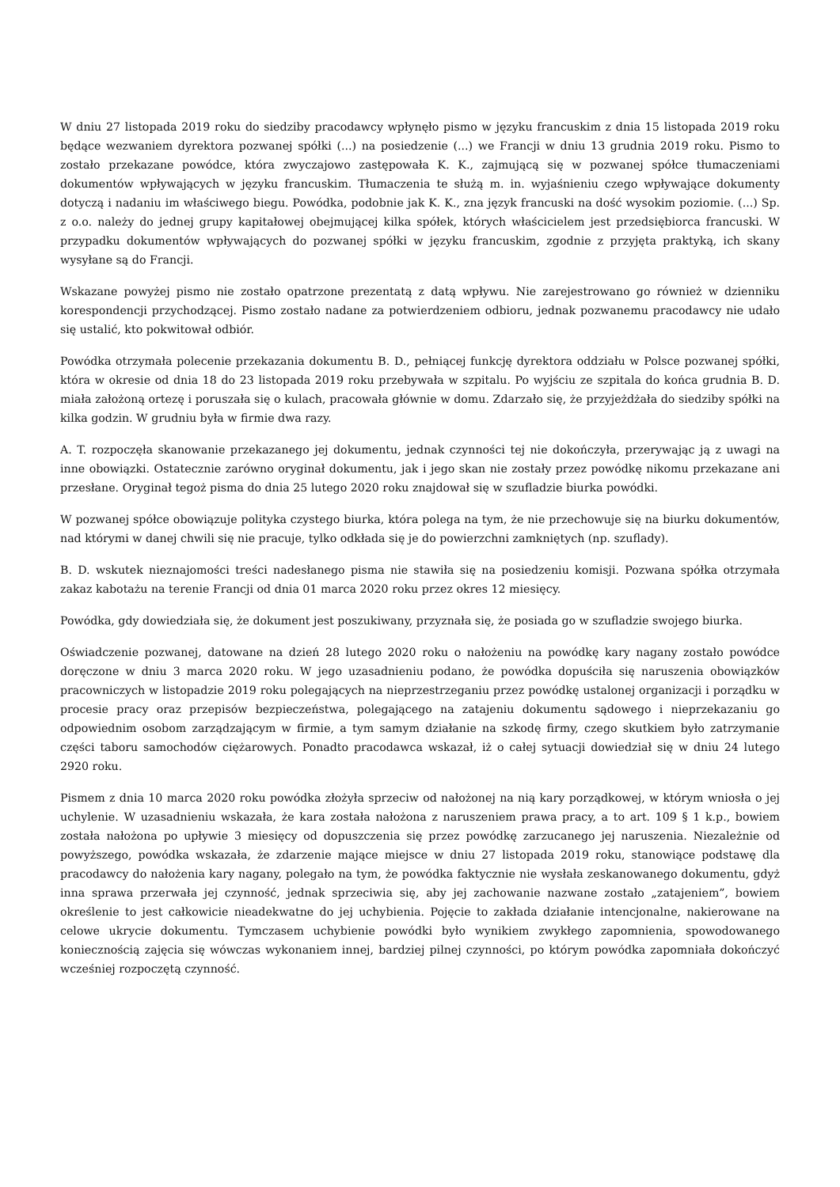W dniu 27 listopada 2019 roku do siedziby pracodawcy wpłynęło pismo w języku francuskim z dnia 15 listopada 2019 roku będące wezwaniem dyrektora pozwanej spółki (...) na posiedzenie (...) we Francji w dniu 13 grudnia 2019 roku. Pismo to zostało przekazane powódce, która zwyczajowo zastępowała K. K., zajmującą się w pozwanej spółce tłumaczeniami dokumentów wpływających w języku francuskim. Tłumaczenia te służą m. in. wyjaśnieniu czego wpływające dokumenty dotyczą i nadaniu im właściwego biegu. Powódka, podobnie jak K. K., zna język francuski na dość wysokim poziomie. (...) Sp. z o.o. należy do jednej grupy kapitałowej obejmującej kilka spółek, których właścicielem jest przedsiębiorca francuski. W przypadku dokumentów wpływających do pozwanej spółki w języku francuskim, zgodnie z przyjęta praktyką, ich skany wysyłane są do Francji.
Wskazane powyżej pismo nie zostało opatrzone prezentatą z datą wpływu. Nie zarejestrowano go również w dzienniku korespondencji przychodzącej. Pismo zostało nadane za potwierdzeniem odbioru, jednak pozwanemu pracodawcy nie udało się ustalić, kto pokwitował odbiór.
Powódka otrzymała polecenie przekazania dokumentu B. D., pełniącej funkcję dyrektora oddziału w Polsce pozwanej spółki, która w okresie od dnia 18 do 23 listopada 2019 roku przebywała w szpitalu. Po wyjściu ze szpitala do końca grudnia B. D. miała założoną ortezę i poruszała się o kulach, pracowała głównie w domu. Zdarzało się, że przyjeżdżała do siedziby spółki na kilka godzin. W grudniu była w firmie dwa razy.
A. T. rozpoczęła skanowanie przekazanego jej dokumentu, jednak czynności tej nie dokończyła, przerywając ją z uwagi na inne obowiązki. Ostatecznie zarówno oryginał dokumentu, jak i jego skan nie zostały przez powódkę nikomu przekazane ani przesłane. Oryginał tegoż pisma do dnia 25 lutego 2020 roku znajdował się w szufladzie biurka powódki.
W pozwanej spółce obowiązuje polityka czystego biurka, która polega na tym, że nie przechowuje się na biurku dokumentów, nad którymi w danej chwili się nie pracuje, tylko odkłada się je do powierzchni zamkniętych (np. szuflady).
B. D. wskutek nieznajomości treści nadesłanego pisma nie stawiła się na posiedzeniu komisji. Pozwana spółka otrzymała zakaz kabotażu na terenie Francji od dnia 01 marca 2020 roku przez okres 12 miesięcy.
Powódka, gdy dowiedziała się, że dokument jest poszukiwany, przyznała się, że posiada go w szufladzie swojego biurka.
Oświadczenie pozwanej, datowane na dzień 28 lutego 2020 roku o nałożeniu na powódkę kary nagany zostało powódce doręczone w dniu 3 marca 2020 roku. W jego uzasadnieniu podano, że powódka dopuściła się naruszenia obowiązków pracowniczych w listopadzie 2019 roku polegających na nieprzestrzeganiu przez powódkę ustalonej organizacji i porządku w procesie pracy oraz przepisów bezpieczeństwa, polegającego na zatajeniu dokumentu sądowego i nieprzekazaniu go odpowiednim osobom zarządzającym w firmie, a tym samym działanie na szkodę firmy, czego skutkiem było zatrzymanie części taboru samochodów ciężarowych. Ponadto pracodawca wskazał, iż o całej sytuacji dowiedział się w dniu 24 lutego 2920 roku.
Pismem z dnia 10 marca 2020 roku powódka złożyła sprzeciw od nałożonej na nią kary porządkowej, w którym wniosła o jej uchylenie. W uzasadnieniu wskazała, że kara została nałożona z naruszeniem prawa pracy, a to art. 109 § 1 k.p., bowiem została nałożona po upływie 3 miesięcy od dopuszczenia się przez powódkę zarzucanego jej naruszenia. Niezależnie od powyższego, powódka wskazała, że zdarzenie mające miejsce w dniu 27 listopada 2019 roku, stanowiące podstawę dla pracodawcy do nałożenia kary nagany, polegało na tym, że powódka faktycznie nie wysłała zeskanowanego dokumentu, gdyż inna sprawa przerwała jej czynność, jednak sprzeciwia się, aby jej zachowanie nazwane zostało „zatajeniem”, bowiem określenie to jest całkowicie nieadekwatne do jej uchybienia. Pojęcie to zakłada działanie intencjonalne, nakierowane na celowe ukrycie dokumentu. Tymczasem uchybienie powódki było wynikiem zwykłego zapomnienia, spowodowanego koniecznością zajęcia się wówczas wykonaniem innej, bardziej pilnej czynności, po którym powódka zapomniała dokończyć wcześniej rozpoczętą czynność.